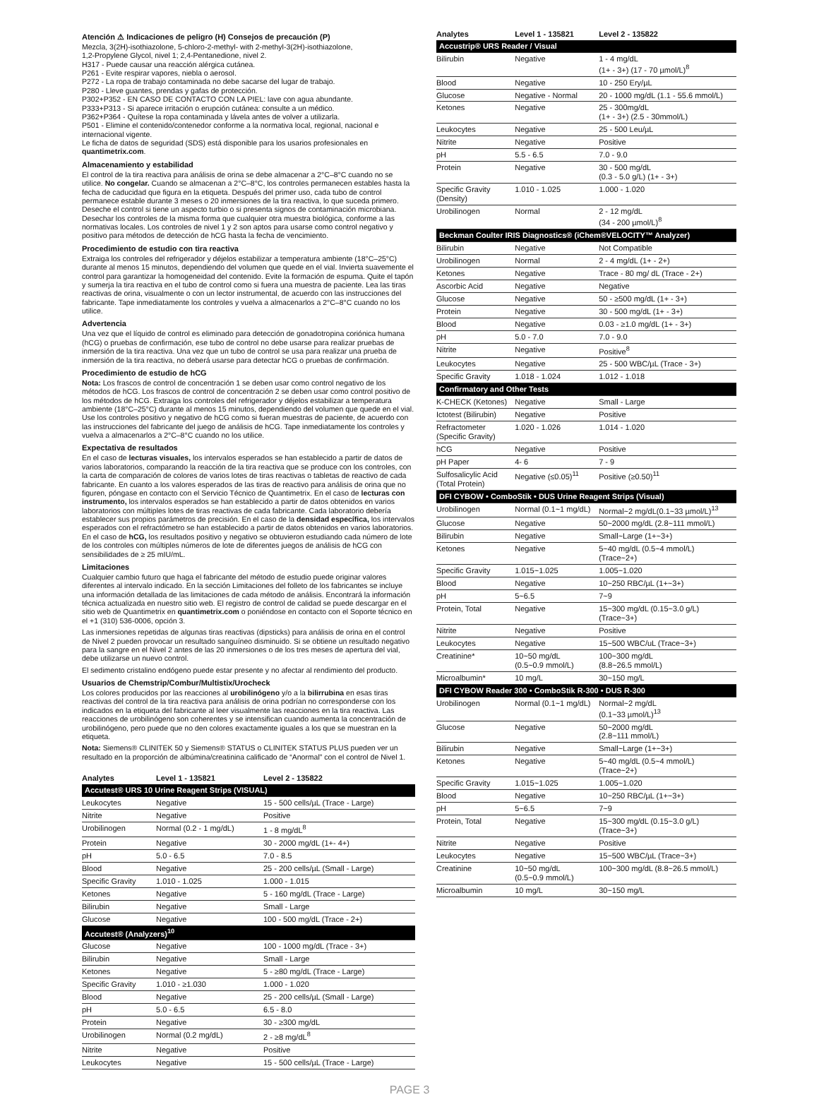Atención ⚠ Indicaciones de peligro (H) Consejos de precaución (P)
Mezcla, 3(2H)-isothiazolone, 5-chloro-2-methyl- with 2-methyl-3(2H)-isothiazolone,
1,2-Propylene Glycol, nivel 1; 2,4-Pentanedione, nivel 2.
H317 - Puede causar una reacción alérgica cutánea.
P261 - Evite respirar vapores, niebla o aerosol.
P272 - La ropa de trabajo contaminada no debe sacarse del lugar de trabajo.
P280 - Lleve guantes, prendas y gafas de protección.
P302+P352 - EN CASO DE CONTACTO CON LA PIEL: lave con agua abundante.
P333+P313 - Si aparece irritación o erupción cutánea: consulte a un médico.
P362+P364 - Quítese la ropa contaminada y lávela antes de volver a utilizarla.
P501 - Elimine el contenido/contenedor conforme a la normativa local, regional, nacional e internacional vigente.
Le ficha de datos de seguridad (SDS) está disponible para los usarios profesionales en quantimetrix.com.
Almacenamiento y estabilidad
El control de la tira reactiva para análisis de orina se debe almacenar a 2°C–8°C cuando no se utilice. No congelar. Cuando se almacenan a 2°C–8°C, los controles permanecen estables hasta la fecha de caducidad que figura en la etiqueta. Después del primer uso, cada tubo de control permanece estable durante 3 meses o 20 inmersiones de la tira reactiva, lo que suceda primero. Deseche el control si tiene un aspecto turbio o si presenta signos de contaminación microbiana. Desechar los controles de la misma forma que cualquier otra muestra biológica, conforme a las normativas locales. Los controles de nivel 1 y 2 son aptos para usarse como control negativo y positivo para métodos de detección de hCG hasta la fecha de vencimiento.
Procedimiento de estudio con tira reactiva
Extraiga los controles del refrigerador y déjelos estabilizar a temperatura ambiente (18°C–25°C) durante al menos 15 minutos, dependiendo del volumen que quede en el vial. Invierta suavemente el control para garantizar la homogeneidad del contenido. Evite la formación de espuma. Quite el tapón y sumerja la tira reactiva en el tubo de control como si fuera una muestra de paciente. Lea las tiras reactivas de orina, visualmente o con un lector instrumental, de acuerdo con las instrucciones del fabricante. Tape inmediatamente los controles y vuelva a almacenarlos a 2°C–8°C cuando no los utilice.
Advertencia
Una vez que el líquido de control es eliminado para detección de gonadotropina coriónica humana (hCG) o pruebas de confirmación, ese tubo de control no debe usarse para realizar pruebas de inmersión de la tira reactiva. Una vez que un tubo de control se usa para realizar una prueba de inmersión de la tira reactiva, no deberá usarse para detectar hCG o pruebas de confirmación.
Procedimiento de estudio de hCG
Nota: Los frascos de control de concentración 1 se deben usar como control negativo de los métodos de hCG. Los frascos de control de concentración 2 se deben usar como control positivo de los métodos de hCG. Extraiga los controles del refrigerador y déjelos estabilizar a temperatura ambiente (18°C–25°C) durante al menos 15 minutos, dependiendo del volumen que quede en el vial. Use los controles positivo y negativo de hCG como si fueran muestras de paciente, de acuerdo con las instrucciones del fabricante del juego de análisis de hCG. Tape inmediatamente los controles y vuelva a almacenarlos a 2°C–8°C cuando no los utilice.
Expectativa de resultados
En el caso de lecturas visuales, los intervalos esperados se han establecido a partir de datos de varios laboratorios, comparando la reacción de la tira reactiva que se produce con los controles, con la carta de comparación de colores de varios lotes de tiras reactivas o tabletas de reactivo de cada fabricante. En cuanto a los valores esperados de las tiras de reactivo para análisis de orina que no figuren, póngase en contacto con el Servicio Técnico de Quantimetrix. En el caso de lecturas con instrumento, los intervalos esperados se han establecido a partir de datos obtenidos en varios laboratorios con múltiples lotes de tiras reactivas de cada fabricante. Cada laboratorio debería establecer sus propios parámetros de precisión. En el caso de la densidad específica, los intervalos esperados con el refractómetro se han establecido a partir de datos obtenidos en varios laboratorios. En el caso de hCG, los resultados positivo y negativo se obtuvieron estudiando cada número de lote de los controles con múltiples números de lote de diferentes juegos de análisis de hCG con sensibilidades de ≥ 25 mIU/mL.
Limitaciones
Cualquier cambio futuro que haga el fabricante del método de estudio puede originar valores diferentes al intervalo indicado. En la sección Limitaciones del folleto de los fabricantes se incluye una información detallada de las limitaciones de cada método de análisis. Encontrará la información técnica actualizada en nuestro sitio web. El registro de control de calidad se puede descargar en el sitio web de Quantimetrix en quantimetrix.com o poniéndose en contacto con el Soporte técnico en el +1 (310) 536-0006, opción 3.
Las inmersiones repetidas de algunas tiras reactivas (dipsticks) para análisis de orina en el control de Nivel 2 pueden provocar un resultado sanguíneo disminuido. Si se obtiene un resultado negativo para la sangre en el Nivel 2 antes de las 20 inmersiones o de los tres meses de apertura del vial, debe utilizarse un nuevo control.
El sedimento cristalino endógeno puede estar presente y no afectar al rendimiento del producto.
Usuarios de Chemstrip/Combur/Multistix/Urocheck
Los colores producidos por las reacciones al urobilinógeno y/o a la bilirrubina en esas tiras reactivas del control de la tira reactiva para análisis de orina podrían no corresponderse con los indicados en la etiqueta del fabricante al leer visualmente las reacciones en la tira reactiva. Las reacciones de urobilinógeno son coherentes y se intensifican cuando aumenta la concentración de urobilinógeno, pero puede que no den colores exactamente iguales a los que se muestran en la etiqueta.
Nota: Siemens® CLINITEK 50 y Siemens® STATUS o CLINITEK STATUS PLUS pueden ver un resultado en la proporción de albúmina/creatinina calificado de “Anormal” con el control de Nivel 1.
| Analytes | Level 1 - 135821 | Level 2 - 135822 |
| --- | --- | --- |
| Accutest® URS 10 Urine Reagent Strips (VISUAL) | | |
| Leukocytes | Negative | 15 - 500 cells/µL (Trace - Large) |
| Nitrite | Negative | Positive |
| Urobilinogen | Normal (0.2 - 1 mg/dL) | 1 - 8 mg/dL<sup>8</sup> |
| Protein | Negative | 30 - 2000 mg/dL (1+- 4+) |
| pH | 5.0 - 6.5 | 7.0 - 8.5 |
| Blood | Negative | 25 - 200 cells/µL (Small - Large) |
| Specific Gravity | 1.010 - 1.025 | 1.000 - 1.015 |
| Ketones | Negative | 5 - 160 mg/dL (Trace - Large) |
| Bilirubin | Negative | Small - Large |
| Glucose | Negative | 100 - 500 mg/dL (Trace - 2+) |
| Accutest® (Analyzers)<sup>10</sup> | | |
| Glucose | Negative | 100 - 1000 mg/dL (Trace - 3+) |
| Bilirubin | Negative | Small - Large |
| Ketones | Negative | 5 - ≥80 mg/dL (Trace - Large) |
| Specific Gravity | 1.010 - ≥1.030 | 1.000 - 1.020 |
| Blood | Negative | 25 - 200 cells/µL (Small - Large) |
| pH | 5.0 - 6.5 | 6.5 - 8.0 |
| Protein | Negative | 30 - ≥300 mg/dL |
| Urobilinogen | Normal (0.2 mg/dL) | 2 - ≥8 mg/dL<sup>8</sup> |
| Nitrite | Negative | Positive |
| Leukocytes | Negative | 15 - 500 cells/µL (Trace - Large) |
| Analytes | Level 1 - 135821 | Level 2 - 135822 |
| --- | --- | --- |
| Accustrip® URS Reader / Visual | | |
| Bilirubin | Negative | 1 - 4 mg/dL (1+ - 3+) (17 - 70 µmol/L)<sup>8</sup> |
| Blood | Negative | 10 - 250 Ery/µL |
| Glucose | Negative - Normal | 20 - 1000 mg/dL (1.1 - 55.6 mmol/L) |
| Ketones | Negative | 25 - 300mg/dL (1+ - 3+) (2.5 - 30mmol/L) |
| Leukocytes | Negative | 25 - 500 Leu/µL |
| Nitrite | Negative | Positive |
| pH | 5.5 - 6.5 | 7.0 - 9.0 |
| Protein | Negative | 30 - 500 mg/dL (0.3 - 5.0 g/L) (1+ - 3+) |
| Specific Gravity (Density) | 1.010 - 1.025 | 1.000 - 1.020 |
| Urobilinogen | Normal | 2 - 12 mg/dL (34 - 200 µmol/L)<sup>8</sup> |
| Beckman Coulter IRIS Diagnostics® (iChem®VELOCITY™ Analyzer) | | |
| Bilirubin | Negative | Not Compatible |
| Urobilinogen | Normal | 2 - 4 mg/dL (1+ - 2+) |
| Ketones | Negative | Trace - 80 mg/ dL (Trace - 2+) |
| Ascorbic Acid | Negative | Negative |
| Glucose | Negative | 50 - ≥500 mg/dL (1+ - 3+) |
| Protein | Negative | 30 - 500 mg/dL (1+ - 3+) |
| Blood | Negative | 0.03 - ≥1.0 mg/dL (1+ - 3+) |
| pH | 5.0 - 7.0 | 7.0 - 9.0 |
| Nitrite | Negative | Positive<sup>8</sup> |
| Leukocytes | Negative | 25 - 500 WBC/µL (Trace - 3+) |
| Specific Gravity | 1.018 - 1.024 | 1.012 - 1.018 |
| Confirmatory and Other Tests | | |
| K-CHECK (Ketones) | Negative | Small - Large |
| Ictotest (Bilirubin) | Negative | Positive |
| Refractometer (Specific Gravity) | 1.020 - 1.026 | 1.014 - 1.020 |
| hCG | Negative | Positive |
| pH Paper | 4- 6 | 7 - 9 |
| Sulfosalicylic Acid (Total Protein) | Negative (≤0.05)<sup>11</sup> | Positive (≥0.50)<sup>11</sup> |
| DFI CYBOW • ComboStik • DUS Urine Reagent Strips (Visual) | | |
| Urobilinogen | Normal (0.1~1 mg/dL) | Normal~2 mg/dL(0.1~33 µmol/L)<sup>13</sup> |
| Glucose | Negative | 50~2000 mg/dL (2.8~111 mmol/L) |
| Bilirubin | Negative | Small~Large (1+~3+) |
| Ketones | Negative | 5~40 mg/dL (0.5~4 mmol/L) (Trace~2+) |
| Specific Gravity | 1.015~1.025 | 1.005~1.020 |
| Blood | Negative | 10~250 RBC/µL (1+~3+) |
| pH | 5~6.5 | 7~9 |
| Protein, Total | Negative | 15~300 mg/dL (0.15~3.0 g/L) (Trace~3+) |
| Nitrite | Negative | Positive |
| Leukocytes | Negative | 15~500 WBC/uL (Trace~3+) |
| Creatinine* | 10~50 mg/dL (0.5~0.9 mmol/L) | 100~300 mg/dL (8.8~26.5 mmol/L) |
| Microalbumin* | 10 mg/L | 30~150 mg/L |
| DFI CYBOW Reader 300 • ComboStik R-300 • DUS R-300 | | |
| Urobilinogen | Normal (0.1~1 mg/dL) | Normal~2 mg/dL (0.1~33 µmol/L)<sup>13</sup> |
| Glucose | Negative | 50~2000 mg/dL (2.8~111 mmol/L) |
| Bilirubin | Negative | Small~Large (1+~3+) |
| Ketones | Negative | 5~40 mg/dL (0.5~4 mmol/L) (Trace~2+) |
| Specific Gravity | 1.015~1.025 | 1.005~1.020 |
| Blood | Negative | 10~250 RBC/µL (1+~3+) |
| pH | 5~6.5 | 7~9 |
| Protein, Total | Negative | 15~300 mg/dL (0.15~3.0 g/L) (Trace~3+) |
| Nitrite | Negative | Positive |
| Leukocytes | Negative | 15~500 WBC/µL (Trace~3+) |
| Creatinine | 10~50 mg/dL (0.5~0.9 mmol/L) | 100~300 mg/dL (8.8~26.5 mmol/L) |
| Microalbumin | 10 mg/L | 30~150 mg/L |
PAGE 3